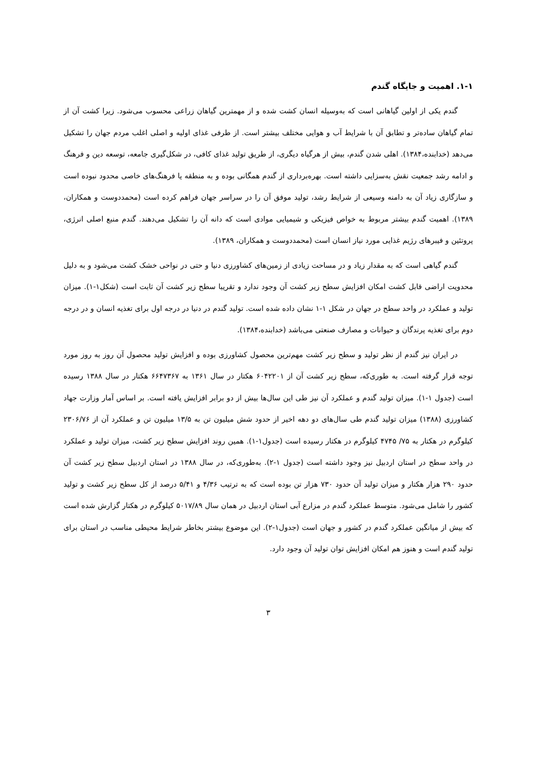۱-۱. اهمیت و جایگاه گندم
گندم یکی از اولین گیاهانی است که به‌وسیله انسان کشت شده و از مهمترین گیاهان زراعی محسوب می‌شود. زیرا کشت آن از تمام گیاهان ساده‌تر و تطابق آن با شرایط آب و هوایی مختلف بیشتر است. از طرفی غذای اولیه و اصلی اغلب مردم جهان را تشکیل می‌دهد (خدابنده،۱۳۸۴). اهلی شدن گندم، بیش از هرگیاه دیگری، از طریق تولید غذای کافی، در شکل‌گیری جامعه، توسعه دین و فرهنگ و ادامه رشد جمعیت نقش به‌سزایی داشته است. بهره‌برداری از گندم همگانی بوده و به منطقه یا فرهنگ‌های خاصی محدود نبوده است و سازگاری زیاد آن به دامنه وسیعی از شرایط رشد، تولید موفق آن را در سراسر جهان فراهم کرده است (محمددوست و همکاران، ۱۳۸۹). اهمیت گندم بیشتر مربوط به خواص فیزیکی و شیمیایی موادی است که دانه آن را تشکیل می‌دهند. گندم منبع اصلی انرژی، پروتئین و فیبرهای رژیم غذایی مورد نیاز انسان است (محمددوست و همکاران، ۱۳۸۹).
گندم گیاهی است که به مقدار زیاد و در مساحت زیادی از زمین‌های کشاورزی دنیا و حتی در نواحی خشک کشت می‌شود و به دلیل محدویت اراضی قابل کشت امکان افزایش سطح زیر کشت آن وجود ندارد و تقریبا سطح زیر کشت آن ثابت است (شکل۱-۱). میزان تولید و عملکرد در واحد سطح در جهان در شکل ۱-۱ نشان داده شده است. تولید گندم در دنیا در درجه اول برای تغذیه انسان و در درجه دوم برای تغذیه پرندگان و حیوانات و مصارف صنعتی می‌باشد (خدابنده،۱۳۸۴).
در ایران نیز گندم از نظر تولید و سطح زیر کشت مهم‌ترین محصول کشاورزی بوده و افزایش تولید محصول آن روز به روز مورد توجه قرار گرفته است. به طوری‌که، سطح زیر کشت آن از ۶۰۴۲۲۰۱ هکتار در سال ۱۳۶۱ به ۶۶۴۷۳۶۷ هکتار در سال ۱۳۸۸ رسیده است (جدول ۱-۱). میزان تولید گندم و عملکرد آن نیز طی این سال‌ها بیش از دو برابر افزایش یافته است. بر اساس آمار وزارت جهاد کشاورزی (۱۳۸۸) میزان تولید گندم طی سال‌های دو دهه اخیر از حدود شش میلیون تن به ۱۳/۵ میلیون تن و عملکرد آن از ۲۳۰۶/۷۶ کیلوگرم در هکتار به ۷۵/ ۴۷۴۵ کیلوگرم در هکتار رسیده است (جدول۱-۱). همین روند افزایش سطح زیر کشت، میزان تولید و عملکرد در واحد سطح در استان اردبیل نیز وجود داشته است (جدول ۱-۲). به‌طوری‌که، در سال ۱۳۸۸ در استان اردبیل سطح زیر کشت آن حدود ۲۹۰ هزار هکتار و میزان تولید آن حدود ۷۳۰ هزار تن بوده است که به ترتیب ۴/۳۶ و ۵/۴۱ درصد از کل سطح زیر کشت و تولید کشور را شامل می‌شود. متوسط عملکرد گندم در مزارع آبی استان اردبیل در همان سال ۵۰۱۷/۸۹ کیلوگرم در هکتار گزارش شده است که بیش از میانگین عملکرد گندم در کشور و جهان است (جدول۱-۲). این موضوع بیشتر بخاطر شرایط محیطی مناسب در استان برای تولید گندم است و هنوز هم امکان افزایش توان تولید آن وجود دارد.
۳